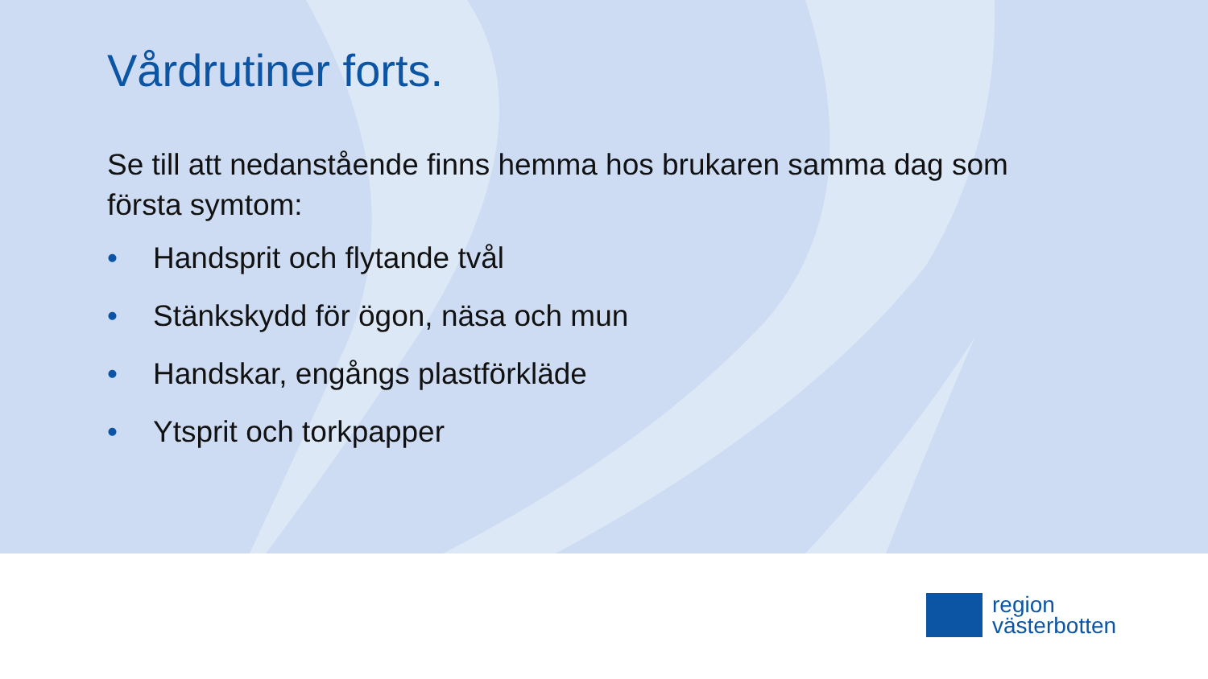Vårdrutiner forts.
Se till att nedanstående finns hemma hos brukaren samma dag som första symtom:
• Handsprit och flytande tvål
• Stänkskydd för ögon, näsa och mun
• Handskar, engångs plastförkläde
• Ytsprit och torkpapper
region
västerbotten